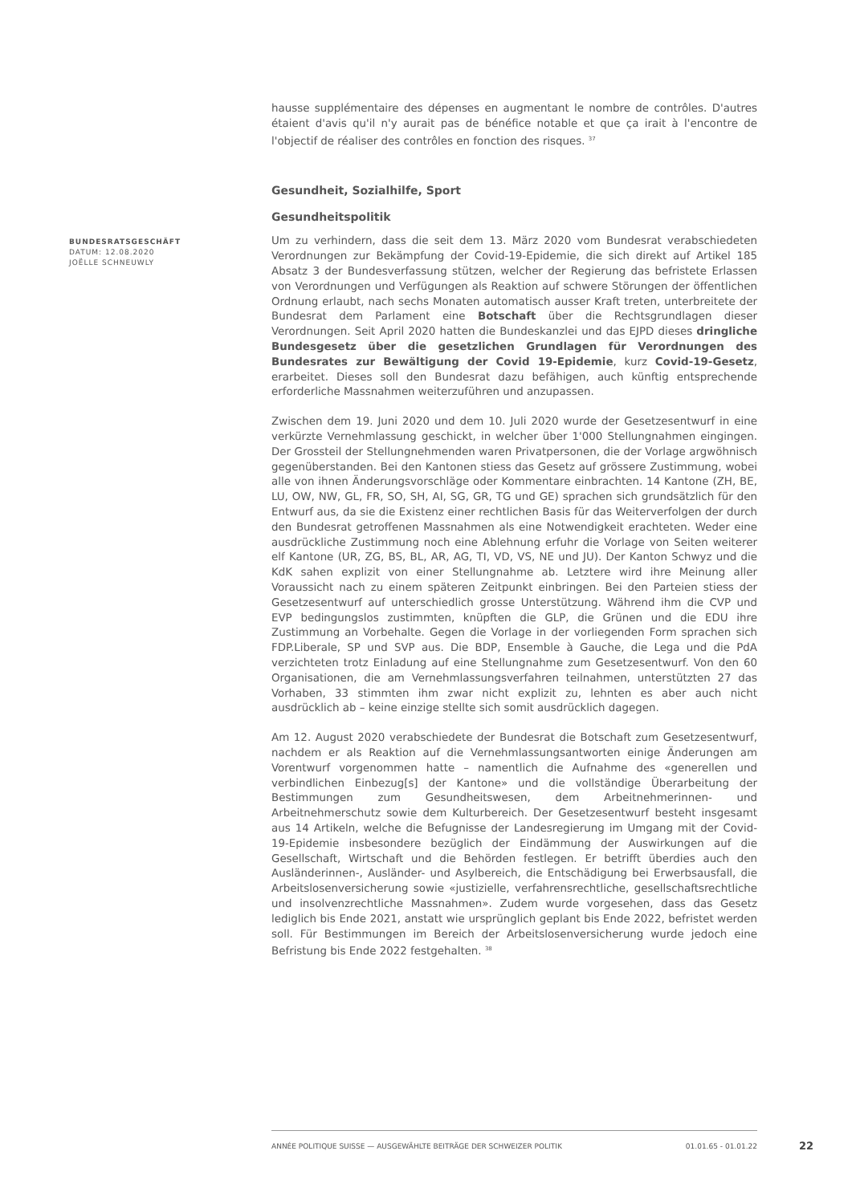hausse supplémentaire des dépenses en augmentant le nombre de contrôles. D'autres étaient d'avis qu'il n'y aurait pas de bénéfice notable et que ça irait à l'encontre de l'objectif de réaliser des contrôles en fonction des risques. <sup>37</sup>
Gesundheit, Sozialhilfe, Sport
Gesundheitspolitik
Um zu verhindern, dass die seit dem 13. März 2020 vom Bundesrat verabschiedeten Verordnungen zur Bekämpfung der Covid-19-Epidemie, die sich direkt auf Artikel 185 Absatz 3 der Bundesverfassung stützen, welcher der Regierung das befristete Erlassen von Verordnungen und Verfügungen als Reaktion auf schwere Störungen der öffentlichen Ordnung erlaubt, nach sechs Monaten automatisch ausser Kraft treten, unterbreitete der Bundesrat dem Parlament eine Botschaft über die Rechtsgrundlagen dieser Verordnungen. Seit April 2020 hatten die Bundeskanzlei und das EJPD dieses dringliche Bundesgesetz über die gesetzlichen Grundlagen für Verordnungen des Bundesrates zur Bewältigung der Covid 19-Epidemie, kurz Covid-19-Gesetz, erarbeitet. Dieses soll den Bundesrat dazu befähigen, auch künftig entsprechende erforderliche Massnahmen weiterzuführen und anzupassen.
Zwischen dem 19. Juni 2020 und dem 10. Juli 2020 wurde der Gesetzesentwurf in eine verkürzte Vernehmlassung geschickt, in welcher über 1'000 Stellungnahmen eingingen. Der Grossteil der Stellungnehmenden waren Privatpersonen, die der Vorlage argwöhnisch gegenüberstanden. Bei den Kantonen stiess das Gesetz auf grössere Zustimmung, wobei alle von ihnen Änderungsvorschläge oder Kommentare einbrachten. 14 Kantone (ZH, BE, LU, OW, NW, GL, FR, SO, SH, AI, SG, GR, TG und GE) sprachen sich grundsätzlich für den Entwurf aus, da sie die Existenz einer rechtlichen Basis für das Weiterverfolgen der durch den Bundesrat getroffenen Massnahmen als eine Notwendigkeit erachteten. Weder eine ausdrückliche Zustimmung noch eine Ablehnung erfuhr die Vorlage von Seiten weiterer elf Kantone (UR, ZG, BS, BL, AR, AG, TI, VD, VS, NE und JU). Der Kanton Schwyz und die KdK sahen explizit von einer Stellungnahme ab. Letztere wird ihre Meinung aller Voraussicht nach zu einem späteren Zeitpunkt einbringen. Bei den Parteien stiess der Gesetzesentwurf auf unterschiedlich grosse Unterstützung. Während ihm die CVP und EVP bedingungslos zustimmten, knüpften die GLP, die Grünen und die EDU ihre Zustimmung an Vorbehalte. Gegen die Vorlage in der vorliegenden Form sprachen sich FDP.Liberale, SP und SVP aus. Die BDP, Ensemble à Gauche, die Lega und die PdA verzichteten trotz Einladung auf eine Stellungnahme zum Gesetzesentwurf. Von den 60 Organisationen, die am Vernehmlassungsverfahren teilnahmen, unterstützten 27 das Vorhaben, 33 stimmten ihm zwar nicht explizit zu, lehnten es aber auch nicht ausdrücklich ab – keine einzige stellte sich somit ausdrücklich dagegen.
Am 12. August 2020 verabschiedete der Bundesrat die Botschaft zum Gesetzesentwurf, nachdem er als Reaktion auf die Vernehmlassungsantworten einige Änderungen am Vorentwurf vorgenommen hatte – namentlich die Aufnahme des «generellen und verbindlichen Einbezug[s] der Kantone» und die vollständige Überarbeitung der Bestimmungen zum Gesundheitswesen, dem Arbeitnehmerinnen- und Arbeitnehmerschutz sowie dem Kulturbereich. Der Gesetzesentwurf besteht insgesamt aus 14 Artikeln, welche die Befugnisse der Landesregierung im Umgang mit der Covid-19-Epidemie insbesondere bezüglich der Eindämmung der Auswirkungen auf die Gesellschaft, Wirtschaft und die Behörden festlegen. Er betrifft überdies auch den Ausländerinnen-, Ausländer- und Asylbereich, die Entschädigung bei Erwerbsausfall, die Arbeitslosenversicherung sowie «justizielle, verfahrensrechtliche, gesellschaftsrechtliche und insolvenzrechtliche Massnahmen». Zudem wurde vorgesehen, dass das Gesetz lediglich bis Ende 2021, anstatt wie ursprünglich geplant bis Ende 2022, befristet werden soll. Für Bestimmungen im Bereich der Arbeitslosenversicherung wurde jedoch eine Befristung bis Ende 2022 festgehalten. <sup>38</sup>
BUNDESRATSGESCHÄFT
DATUM: 12.08.2020
JOËLLE SCHNEUWLY
ANNÉE POLITIQUE SUISSE — AUSGEWÄHLTE BEITRÄGE DER SCHWEIZER POLITIK 01.01.65 - 01.01.22
22